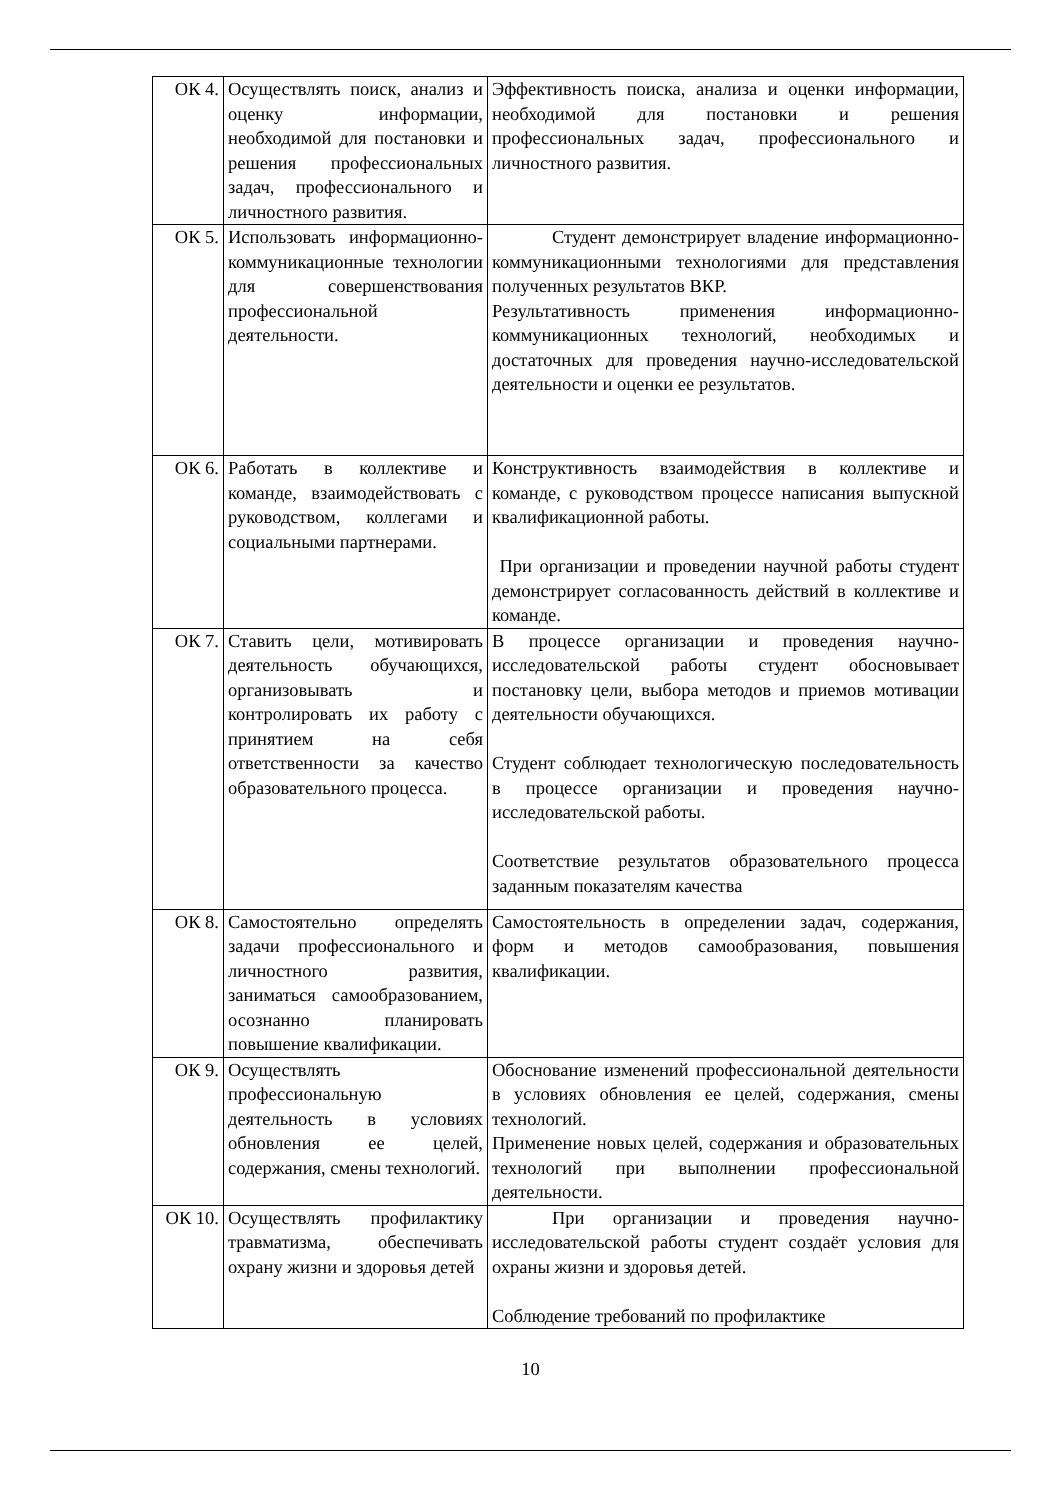| ОК 4. | Осуществлять поиск, анализ и оценку информации, необходимой для постановки и решения профессиональных задач, профессионального и личностного развития. | Эффективность поиска, анализа и оценки информации, необходимой для постановки и решения профессиональных задач, профессионального и личностного развития. |
| ОК 5. | Использовать информационно-коммуникационные технологии для совершенствования профессиональной деятельности. | Студент демонстрирует владение информационно-коммуникационными технологиями для представления полученных результатов ВКР. Результативность применения информационно-коммуникационных технологий, необходимых и достаточных для проведения научно-исследовательской деятельности и оценки ее результатов. |
| ОК 6. | Работать в коллективе и команде, взаимодействовать с руководством, коллегами и социальными партнерами. | Конструктивность взаимодействия в коллективе и команде, с руководством процессе написания выпускной квалификационной работы. При организации и проведении научной работы студент демонстрирует согласованность действий в коллективе и команде. |
| ОК 7. | Ставить цели, мотивировать деятельность обучающихся, организовывать и контролировать их работу с принятием на себя ответственности за качество образовательного процесса. | В процессе организации и проведения научно-исследовательской работы студент обосновывает постановку цели, выбора методов и приемов мотивации деятельности обучающихся. Студент соблюдает технологическую последовательность в процессе организации и проведения научно-исследовательской работы. Соответствие результатов образовательного процесса заданным показателям качества |
| ОК 8. | Самостоятельно определять задачи профессионального и личностного развития, заниматься самообразованием, осознанно планировать повышение квалификации. | Самостоятельность в определении задач, содержания, форм и методов самообразования, повышения квалификации. |
| ОК 9. | Осуществлять профессиональную деятельность в условиях обновления ее целей, содержания, смены технологий. | Обоснование изменений профессиональной деятельности в условиях обновления ее целей, содержания, смены технологий. Применение новых целей, содержания и образовательных технологий при выполнении профессиональной деятельности. |
| ОК 10. | Осуществлять профилактику травматизма, обеспечивать охрану жизни и здоровья детей | При организации и проведения научно-исследовательской работы студент создаёт условия для охраны жизни и здоровья детей. Соблюдение требований по профилактике |
10